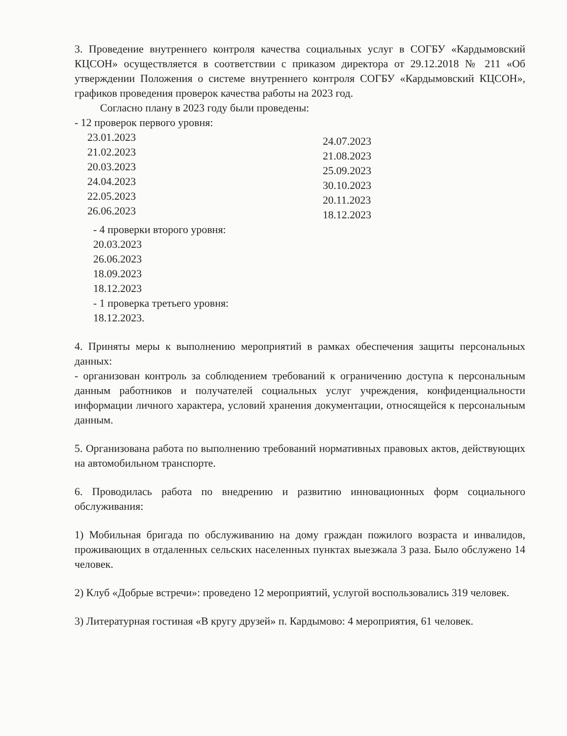3. Проведение внутреннего контроля качества социальных услуг в СОГБУ «Кардымовский КЦСОН» осуществляется в соответствии с приказом директора от 29.12.2018 № 211 «Об утверждении Положения о системе внутреннего контроля СОГБУ «Кардымовский КЦСОН», графиков проведения проверок качества работы на 2023 год.
Согласно плану в 2023 году были проведены:
- 12 проверок первого уровня:
23.01.2023
21.02.2023
20.03.2023
24.04.2023
22.05.2023
26.06.2023
24.07.2023
21.08.2023
25.09.2023
30.10.2023
20.11.2023
18.12.2023
- 4 проверки второго уровня:
20.03.2023
26.06.2023
18.09.2023
18.12.2023
- 1 проверка третьего уровня:
18.12.2023.
4. Приняты меры к выполнению мероприятий в рамках обеспечения защиты персональных данных:
- организован контроль за соблюдением требований к ограничению доступа к персональным данным работников и получателей социальных услуг учреждения, конфиденциальности информации личного характера, условий хранения документации, относящейся к персональным данным.
5. Организована работа по выполнению требований нормативных правовых актов, действующих на автомобильном транспорте.
6. Проводилась работа по внедрению и развитию инновационных форм социального обслуживания:
1) Мобильная бригада по обслуживанию на дому граждан пожилого возраста и инвалидов, проживающих в отдаленных сельских населенных пунктах выезжала 3 раза. Было обслужено 14 человек.
2) Клуб «Добрые встречи»: проведено 12 мероприятий, услугой воспользовались 319 человек.
3) Литературная гостиная «В кругу друзей» п. Кардымово: 4 мероприятия, 61 человек.